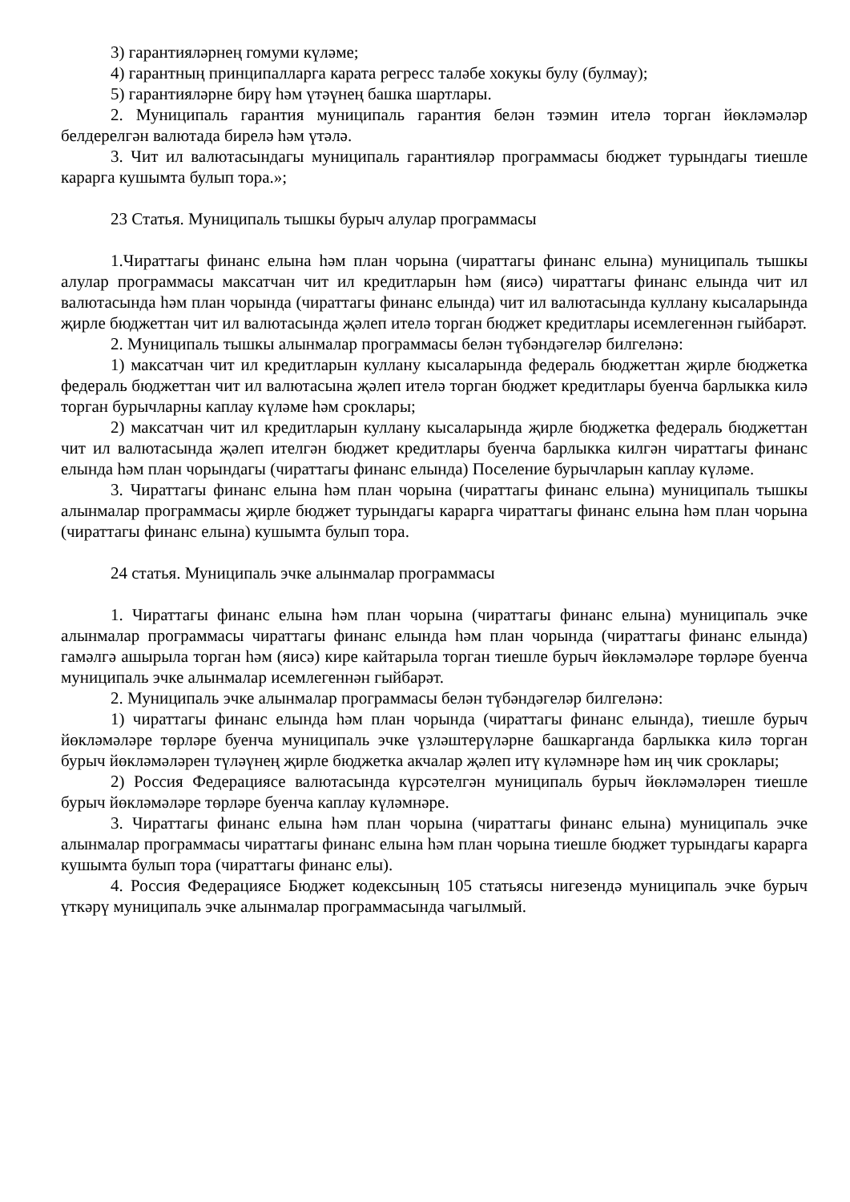3) гарантияләрнең гомуми күләме;
4) гарантның принципалларга карата регресс таләбе хокукы булу (булмау);
5) гарантияләрне бирү һәм үтәүнең башка шартлары.
2. Муниципаль гарантия муниципаль гарантия белән тәэмин ителә торган йөкләмәләр белдерелгән валютада бирелә һәм үтәлә.
3. Чит ил валютасындагы муниципаль гарантияләр программасы бюджет турындагы тиешле карарга кушымта булып тора.»;
23 Статья. Муниципаль тышкы бурыч алулар программасы
1.Чираттагы финанс елына һәм план чорына (чираттагы финанс елына) муниципаль тышкы алулар программасы максатчан чит ил кредитларын һәм (яисә) чираттагы финанс елында чит ил валютасында һәм план чорында (чираттагы финанс елында) чит ил валютасында куллану кысаларында җирле бюджеттан чит ил валютасында җәлеп ителә торган бюджет кредитлары исемлегеннән гыйбарәт.
2. Муниципаль тышкы алынмалар программасы белән түбәндәгеләр билгеләнә:
1) максатчан чит ил кредитларын куллану кысаларында федераль бюджеттан җирле бюджетка федераль бюджеттан чит ил валютасына җәлеп ителә торган бюджет кредитлары буенча барлыкка килә торган бурычларны каплау күләме һәм сроклары;
2) максатчан чит ил кредитларын куллану кысаларында җирле бюджетка федераль бюджеттан чит ил валютасында җәлеп ителгән бюджет кредитлары буенча барлыкка килгән чираттагы финанс елында һәм план чорындагы (чираттагы финанс елында) Поселение бурычларын каплау күләме.
3. Чираттагы финанс елына һәм план чорына (чираттагы финанс елына) муниципаль тышкы алынмалар программасы җирле бюджет турындагы карарга чираттагы финанс елына һәм план чорына (чираттагы финанс елына) кушымта булып тора.
24 статья. Муниципаль эчке алынмалар программасы
1. Чираттагы финанс елына һәм план чорына (чираттагы финанс елына) муниципаль эчке алынмалар программасы чираттагы финанс елында һәм план чорында (чираттагы финанс елында) гамәлгә ашырыла торган һәм (яисә) кире кайтарыла торган тиешле бурыч йөкләмәләре төрләре буенча муниципаль эчке алынмалар исемлегеннән гыйбарәт.
2. Муниципаль эчке алынмалар программасы белән түбәндәгеләр билгеләнә:
1) чираттагы финанс елында һәм план чорында (чираттагы финанс елында), тиешле бурыч йөкләмәләре төрләре буенча муниципаль эчке үзләштерүләрне башкарганда барлыкка килә торган бурыч йөкләмәләрен түләүнең җирле бюджетка акчалар җәлеп итү күләмнәре һәм иң чик сроклары;
2) Россия Федерациясе валютасында күрсәтелгән муниципаль бурыч йөкләмәләрен тиешле бурыч йөкләмәләре төрләре буенча каплау күләмнәре.
3. Чираттагы финанс елына һәм план чорына (чираттагы финанс елына) муниципаль эчке алынмалар программасы чираттагы финанс елына һәм план чорына тиешле бюджет турындагы карарга кушымта булып тора (чираттагы финанс елы).
4. Россия Федерациясе Бюджет кодексының 105 статьясы нигезендә муниципаль эчке бурыч үткәрү муниципаль эчке алынмалар программасында чагылмый.